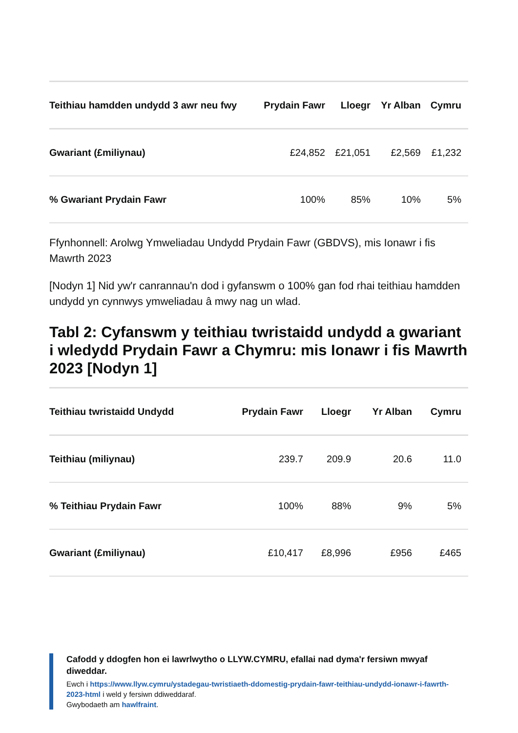| Teithiau hamdden undydd 3 awr neu fwy | Prydain Fawr | Lloegr | Yr Alban | Cymru |
| --- | --- | --- | --- | --- |
| Gwariant (£miliynau) | £24,852 | £21,051 | £2,569 | £1,232 |
| % Gwariant Prydain Fawr | 100% | 85% | 10% | 5% |
Ffynhonnell: Arolwg Ymweliadau Undydd Prydain Fawr (GBDVS), mis Ionawr i fis Mawrth 2023
[Nodyn 1] Nid yw'r canrannau'n dod i gyfanswm o 100% gan fod rhai teithiau hamdden undydd yn cynnwys ymweliadau â mwy nag un wlad.
Tabl 2: Cyfanswm y teithiau twristaidd undydd a gwariant i wledydd Prydain Fawr a Chymru: mis Ionawr i fis Mawrth 2023 [Nodyn 1]
| Teithiau twristaidd Undydd | Prydain Fawr | Lloegr | Yr Alban | Cymru |
| --- | --- | --- | --- | --- |
| Teithiau (miliynau) | 239.7 | 209.9 | 20.6 | 11.0 |
| % Teithiau Prydain Fawr | 100% | 88% | 9% | 5% |
| Gwariant (£miliynau) | £10,417 | £8,996 | £956 | £465 |
Cafodd y ddogfen hon ei lawrlwytho o LLYW.CYMRU, efallai nad dyma'r fersiwn mwyaf diweddar.
Ewch i https://www.llyw.cymru/ystadegau-twristiaeth-ddomestig-prydain-fawr-teithiau-undydd-ionawr-i-fawrth-2023-html i weld y fersiwn ddiweddaraf.
Gwybodaeth am hawlfraint.